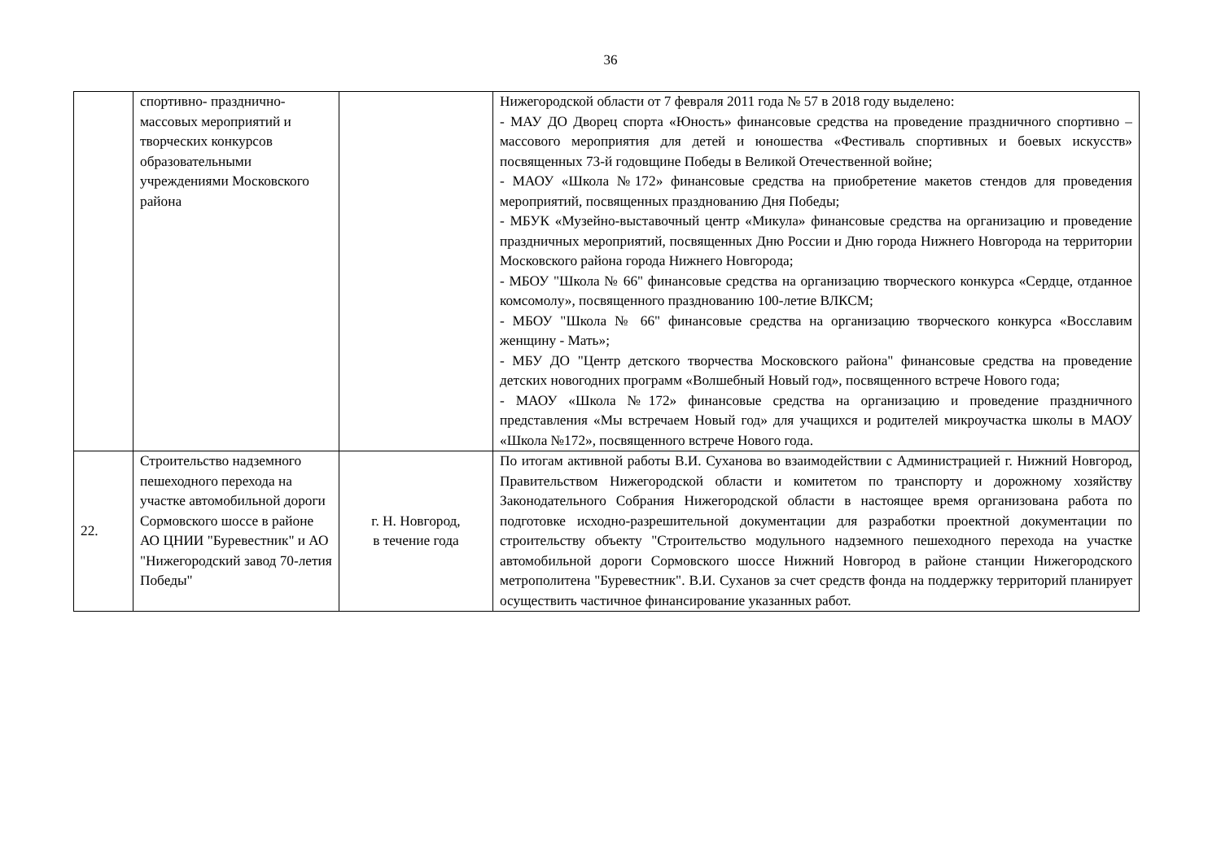36
| | спортивно- празднично-массовых мероприятий и творческих конкурсов образовательными учреждениями Московского района | | Нижегородской области от 7 февраля 2011 года № 57 в 2018 году выделено: - МАУ ДО Дворец спорта «Юность» финансовые средства на проведение праздничного спортивно – массового мероприятия для детей и юношества «Фестиваль спортивных и боевых искусств» посвященных 73-й годовщине Победы в Великой Отечественной войне; - МАОУ «Школа №172» финансовые средства на приобретение макетов стендов для проведения мероприятий, посвященных празднованию Дня Победы; - МБУК «Музейно-выставочный центр «Микула» финансовые средства на организацию и проведение праздничных мероприятий, посвященных Дню России и Дню города Нижнего Новгорода на территории Московского района города Нижнего Новгорода; - МБОУ "Школа № 66" финансовые средства на организацию творческого конкурса «Сердце, отданное комсомолу», посвященного празднованию 100-летие ВЛКСМ; - МБОУ "Школа № 66" финансовые средства на организацию творческого конкурса «Восславим женщину - Мать»; - МБУ ДО "Центр детского творчества Московского района" финансовые средства на проведение детских новогодних программ «Волшебный Новый год», посвященного встрече Нового года; - МАОУ «Школа №172» финансовые средства на организацию и проведение праздничного представления «Мы встречаем Новый год» для учащихся и родителей микроучастка школы в МАОУ «Школа №172», посвященного встрече Нового года. |
| 22. | Строительство надземного пешеходного перехода на участке автомобильной дороги Сормовского шоссе в районе АО ЦНИИ "Буревестник" и АО "Нижегородский завод 70-летия Победы" | г. Н. Новгород, в течение года | По итогам активной работы В.И. Суханова во взаимодействии с Администрацией г. Нижний Новгород, Правительством Нижегородской области и комитетом по транспорту и дорожному хозяйству Законодательного Собрания Нижегородской области в настоящее время организована работа по подготовке исходно-разрешительной документации для разработки проектной документации по строительству объекту "Строительство модульного надземного пешеходного перехода на участке автомобильной дороги Сормовского шоссе Нижний Новгород в районе станции Нижегородского метрополитена "Буревестник". В.И. Суханов за счет средств фонда на поддержку территорий планирует осуществить частичное финансирование указанных работ. |